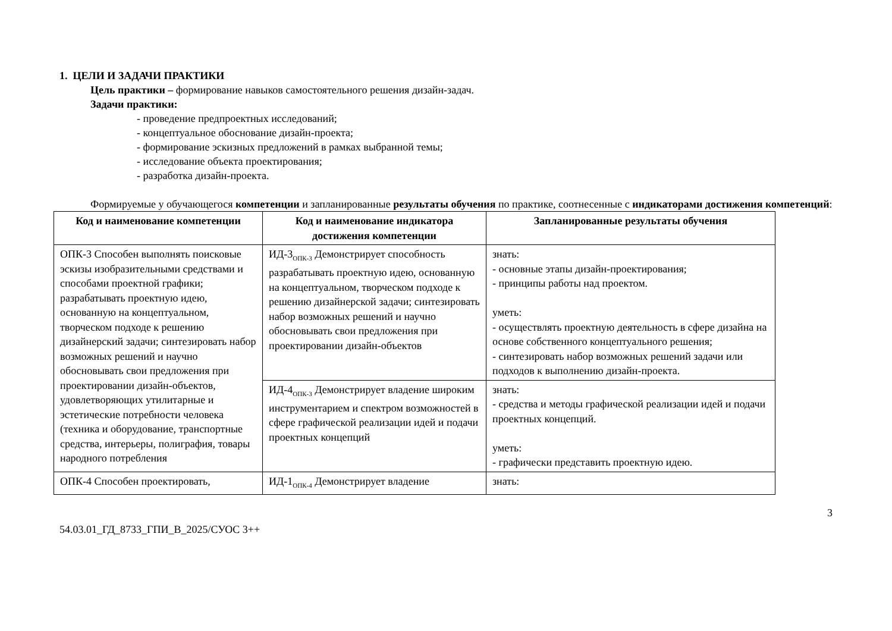1. ЦЕЛИ И ЗАДАЧИ ПРАКТИКИ
Цель практики – формирование навыков самостоятельного решения дизайн-задач.
Задачи практики:
- проведение предпроектных исследований;
- концептуальное обоснование дизайн-проекта;
- формирование эскизных предложений в рамках выбранной темы;
- исследование объекта проектирования;
- разработка дизайн-проекта.
Формируемые у обучающегося компетенции и запланированные результаты обучения по практике, соотнесенные с индикаторами достижения компетенций:
| Код и наименование компетенции | Код и наименование индикатора достижения компетенции | Запланированные результаты обучения |
| --- | --- | --- |
| ОПК-3 Способен выполнять поисковые эскизы изобразительными средствами и способами проектной графики; разрабатывать проектную идею, основанную на концептуальном, творческом подходе к решению дизайнерский задачи; синтезировать набор возможных решений и научно обосновывать свои предложения при проектировании дизайн-объектов, удовлетворяющих утилитарные и эстетические потребности человека (техника и оборудование, транспортные средства, интерьеры, полиграфия, товары народного потребления | ИД-3<sub>ОПК-3</sub> Демонстрирует способность разрабатывать проектную идею, основанную на концептуальном, творческом подходе к решению дизайнерской задачи; синтезировать набор возможных решений и научно обосновывать свои предложения при проектировании дизайн-объектов | знать: - основные этапы дизайн-проектирования; - принципы работы над проектом. уметь: - осуществлять проектную деятельность в сфере дизайна на основе собственного концептуального решения; - синтезировать набор возможных решений задачи или подходов к выполнению дизайн-проекта. |
| | ИД-4<sub>ОПК-3</sub> Демонстрирует владение широким инструментарием и спектром возможностей в сфере графической реализации идей и подачи проектных концепций | знать: - средства и методы графической реализации идей и подачи проектных концепций. уметь: - графически представить проектную идею. |
| ОПК-4 Способен проектировать, | ИД-1<sub>ОПК-4</sub> Демонстрирует владение | знать: |
3
54.03.01_ГД_8733_ГПИ_В_2025/СУОС 3++